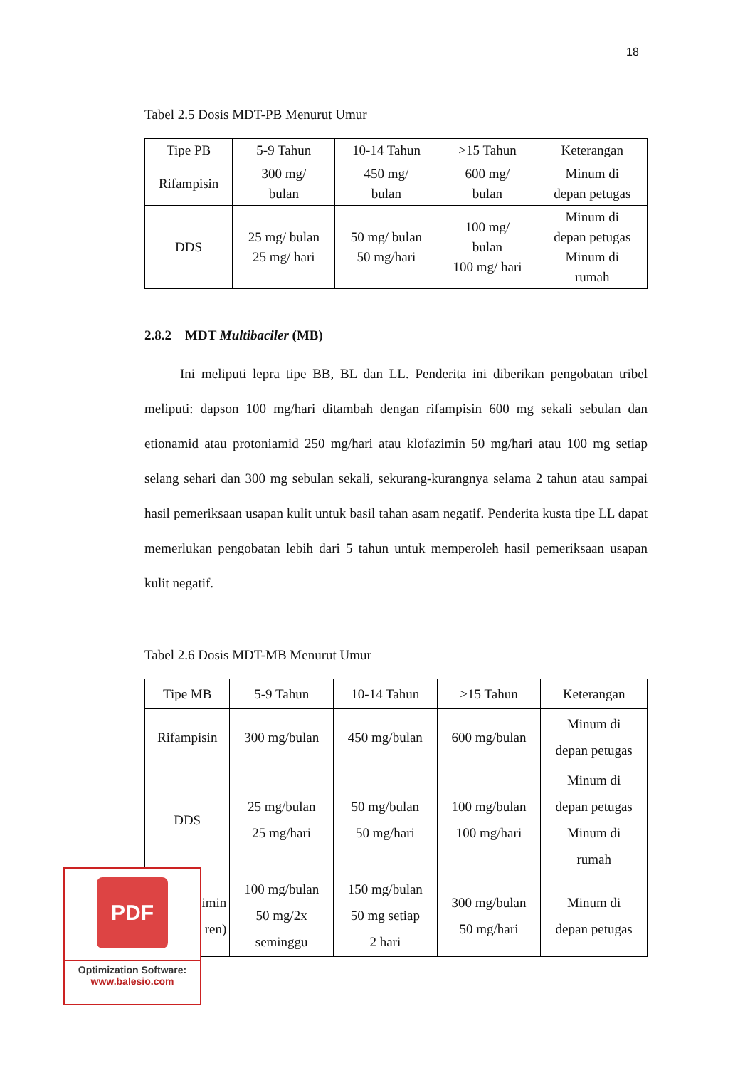18
Tabel 2.5 Dosis MDT-PB Menurut Umur
| Tipe PB | 5-9 Tahun | 10-14 Tahun | >15 Tahun | Keterangan |
| Rifampisin | 300 mg/ bulan | 450 mg/ bulan | 600 mg/ bulan | Minum di depan petugas |
| DDS | 25 mg/ bulan 25 mg/ hari | 50 mg/ bulan 50 mg/hari | 100 mg/ bulan 100 mg/ hari | Minum di depan petugas Minum di rumah |
2.8.2 MDT Multibaciler (MB)
Ini meliputi lepra tipe BB, BL dan LL. Penderita ini diberikan pengobatan tribel meliputi: dapson 100 mg/hari ditambah dengan rifampisin 600 mg sekali sebulan dan etionamid atau protoniamid 250 mg/hari atau klofazimin 50 mg/hari atau 100 mg setiap selang sehari dan 300 mg sebulan sekali, sekurang-kurangnya selama 2 tahun atau sampai hasil pemeriksaan usapan kulit untuk basil tahan asam negatif. Penderita kusta tipe LL dapat memerlukan pengobatan lebih dari 5 tahun untuk memperoleh hasil pemeriksaan usapan kulit negatif.
Tabel 2.6 Dosis MDT-MB Menurut Umur
| Tipe MB | 5-9 Tahun | 10-14 Tahun | >15 Tahun | Keterangan |
| Rifampisin | 300 mg/bulan | 450 mg/bulan | 600 mg/bulan | Minum di depan petugas |
| DDS | 25 mg/bulan 25 mg/hari | 50 mg/bulan 50 mg/hari | 100 mg/bulan 100 mg/hari | Minum di depan petugas Minum di rumah |
| imin ren) | 100 mg/bulan 50 mg/2x seminggu | 150 mg/bulan 50 mg setiap 2 hari | 300 mg/bulan 50 mg/hari | Minum di depan petugas |
PDF
Optimization Software:
www.balesio.com